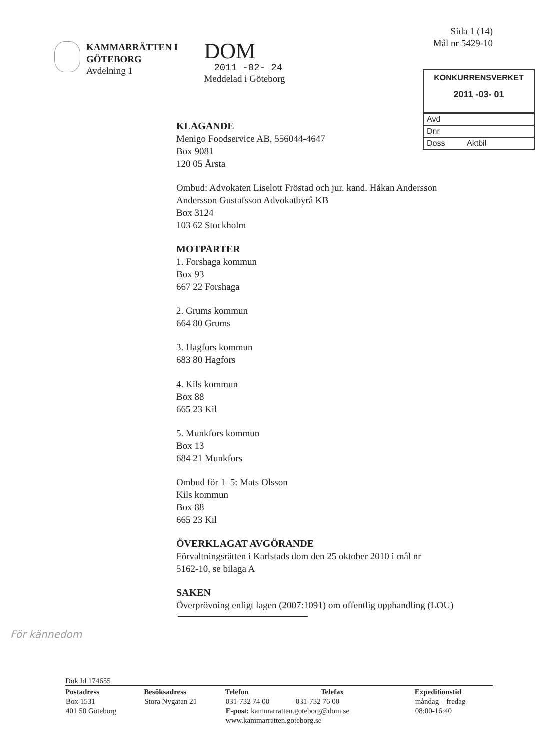KAMMARRÄTTEN I
GÖTEBORG
Avdelning 1
DOM
2011 -02- 24
Meddelad i Göteborg
Sida 1 (14)
Mål nr 5429-10
KONKURRENSVERKET
2011 -03- 01
Avd
Dnr
Doss Aktbil
KLAGANDE
Menigo Foodservice AB, 556044-4647
Box 9081
120 05 Årsta
Ombud: Advokaten Liselott Fröstad och jur. kand. Håkan Andersson
Andersson Gustafsson Advokatbyrå KB
Box 3124
103 62 Stockholm
MOTPARTER
1. Forshaga kommun
Box 93
667 22 Forshaga
2. Grums kommun
664 80 Grums
3. Hagfors kommun
683 80 Hagfors
4. Kils kommun
Box 88
665 23 Kil
5. Munkfors kommun
Box 13
684 21 Munkfors
Ombud för 1–5: Mats Olsson
Kils kommun
Box 88
665 23 Kil
ÖVERKLAGAT AVGÖRANDE
Förvaltningsrätten i Karlstads dom den 25 oktober 2010 i mål nr
5162-10, se bilaga A
SAKEN
Överprövning enligt lagen (2007:1091) om offentlig upphandling (LOU)
För kännedom
Dok.Id 174655
| Postadress | Besöksadress | Telefon | Telefax | Expeditionstid |
| --- | --- | --- | --- | --- |
| Box 1531 401 50 Göteborg | Stora Nygatan 21 | 031-732 74 00 031-732 76 00 E-post: kammarratten.goteborg@dom.se www.kammarratten.goteborg.se | | måndag – fredag 08:00-16:40 |